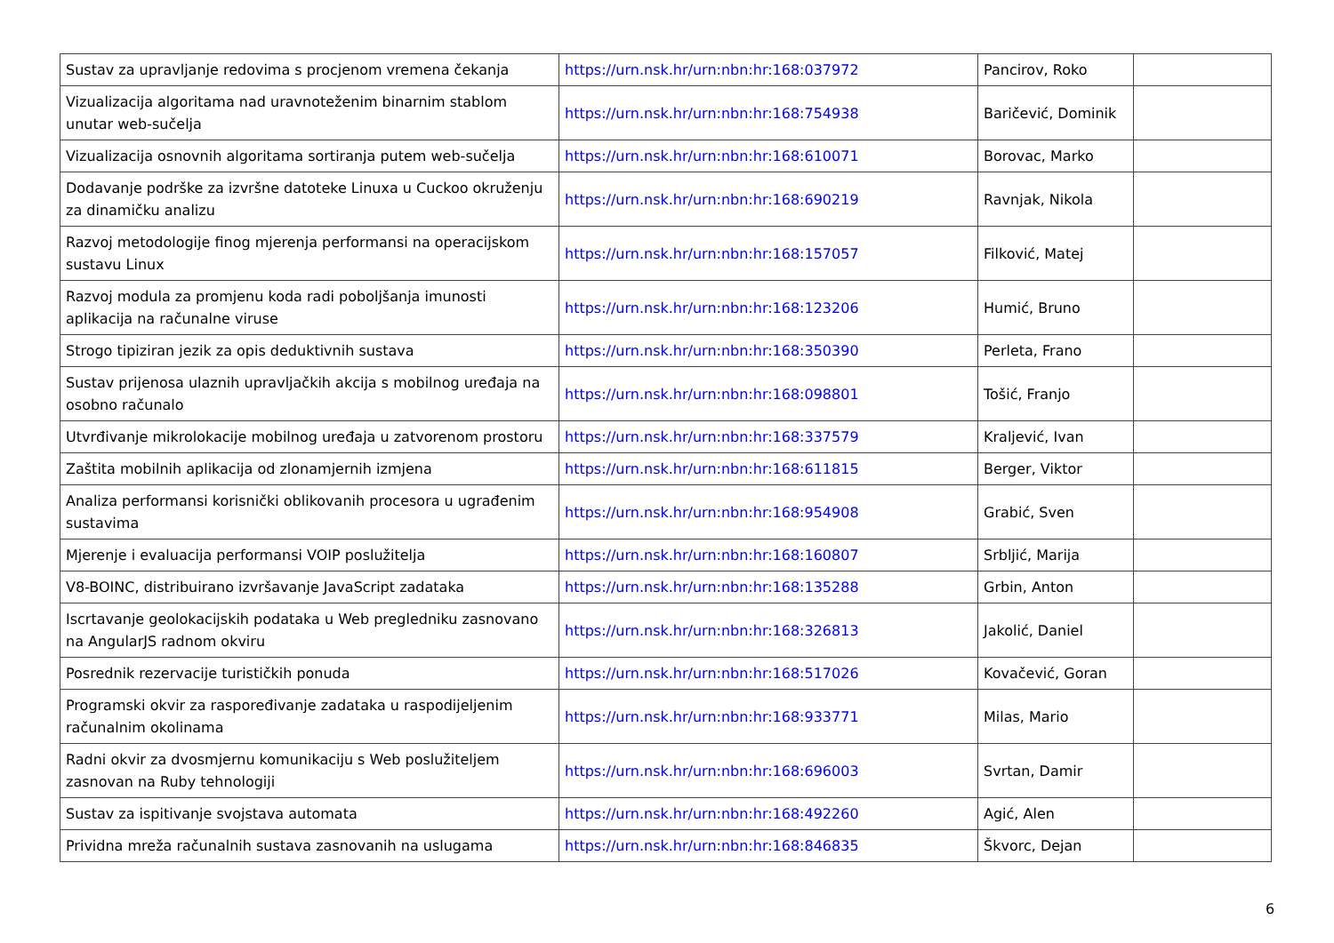| Sustav za upravljanje redovima s procjenom vremena čekanja | https://urn.nsk.hr/urn:nbn:hr:168:037972 | Pancirov, Roko | |
| Vizualizacija algoritama nad uravnoteženim binarnim stablom unutar web-sučelja | https://urn.nsk.hr/urn:nbn:hr:168:754938 | Baričević, Dominik | |
| Vizualizacija osnovnih algoritama sortiranja putem web-sučelja | https://urn.nsk.hr/urn:nbn:hr:168:610071 | Borovac, Marko | |
| Dodavanje podrške za izvršne datoteke Linuxa u Cuckoo okruženju za dinamičku analizu | https://urn.nsk.hr/urn:nbn:hr:168:690219 | Ravnjak, Nikola | |
| Razvoj metodologije finog mjerenja performansi na operacijskom sustavu Linux | https://urn.nsk.hr/urn:nbn:hr:168:157057 | Filković, Matej | |
| Razvoj modula za promjenu koda radi poboljšanja imunosti aplikacija na računalne viruse | https://urn.nsk.hr/urn:nbn:hr:168:123206 | Humić, Bruno | |
| Strogo tipiziran jezik za opis deduktivnih sustava | https://urn.nsk.hr/urn:nbn:hr:168:350390 | Perleta, Frano | |
| Sustav prijenosa ulaznih upravljačkih akcija s mobilnog uređaja na osobno računalo | https://urn.nsk.hr/urn:nbn:hr:168:098801 | Tošić, Franjo | |
| Utvrđivanje mikrolokacije mobilnog uređaja u zatvorenom prostoru | https://urn.nsk.hr/urn:nbn:hr:168:337579 | Kraljević, Ivan | |
| Zaštita mobilnih aplikacija od zlonamjernih izmjena | https://urn.nsk.hr/urn:nbn:hr:168:611815 | Berger, Viktor | |
| Analiza performansi korisnički oblikovanih procesora u ugrađenim sustavima | https://urn.nsk.hr/urn:nbn:hr:168:954908 | Grabić, Sven | |
| Mjerenje i evaluacija performansi VOIP poslužitelja | https://urn.nsk.hr/urn:nbn:hr:168:160807 | Srbljić, Marija | |
| V8-BOINC, distribuirano izvršavanje JavaScript zadataka | https://urn.nsk.hr/urn:nbn:hr:168:135288 | Grbin, Anton | |
| Iscrtavanje geolokacijskih podataka u Web pregledniku zasnovano na AngularJS radnom okviru | https://urn.nsk.hr/urn:nbn:hr:168:326813 | Jakolić, Daniel | |
| Posrednik rezervacije turističkih ponuda | https://urn.nsk.hr/urn:nbn:hr:168:517026 | Kovačević, Goran | |
| Programski okvir za raspoređivanje zadataka u raspodijeljenim računalnim okolinama | https://urn.nsk.hr/urn:nbn:hr:168:933771 | Milas, Mario | |
| Radni okvir za dvosmjernu komunikaciju s Web poslužiteljem zasnovan na Ruby tehnologiji | https://urn.nsk.hr/urn:nbn:hr:168:696003 | Svrtan, Damir | |
| Sustav za ispitivanje svojstava automata | https://urn.nsk.hr/urn:nbn:hr:168:492260 | Agić, Alen | |
| Prividna mreža računalnih sustava zasnovanih na uslugama | https://urn.nsk.hr/urn:nbn:hr:168:846835 | Škvorc, Dejan | |
6